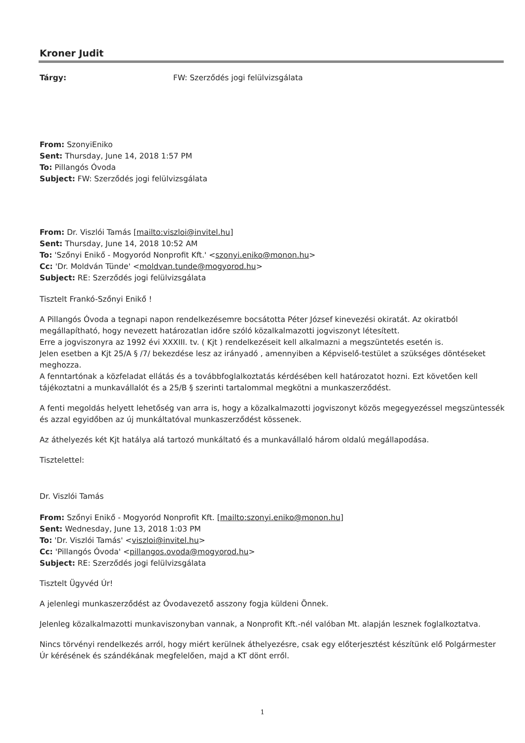Kroner Judit
Tárgy: FW: Szerződés jogi felülvizsgálata
From: SzonyiEniko
Sent: Thursday, June 14, 2018 1:57 PM
To: Pillangós Óvoda
Subject: FW: Szerződés jogi felülvizsgálata
From: Dr. Viszlói Tamás [mailto:viszloi@invitel.hu]
Sent: Thursday, June 14, 2018 10:52 AM
To: 'Szőnyi Enikő - Mogyoród Nonprofit Kft.' <szonyi.eniko@monon.hu>
Cc: 'Dr. Moldván Tünde' <moldvan.tunde@mogyorod.hu>
Subject: RE: Szerződés jogi felülvizsgálata
Tisztelt Frankó-Szőnyi Enikő !
A Pillangós Óvoda a tegnapi napon rendelkezésemre bocsátotta Péter József kinevezési okiratát. Az okiratból megállapítható, hogy nevezett határozatlan időre szóló közalkalmazotti jogviszonyt létesített.
Erre a jogviszonyra az 1992 évi XXXIII. tv. ( Kjt ) rendelkezéseit kell alkalmazni a megszüntetés esetén is.
Jelen esetben a Kjt 25/A § /7/ bekezdése lesz az irányadó , amennyiben a Képviselő-testület a szükséges döntéseket meghozza.
A fenntartónak a közfeladat ellátás és a továbbfoglalkoztatás kérdésében kell határozatot hozni. Ezt követően kell tájékoztatni a munkavállalót és a 25/B § szerinti tartalommal megkötni a munkaszerződést.
A fenti megoldás helyett lehetőség van arra is, hogy a közalkalmazotti jogviszonyt közös megegyezéssel megszüntessék és azzal egyidőben az új munkáltatóval munkaszerződést kössenek.
Az áthelyezés két Kjt hatálya alá tartozó munkáltató és a munkavállaló három oldalú megállapodása.
Tisztelettel:
Dr. Viszlói Tamás
From: Szőnyi Enikő - Mogyoród Nonprofit Kft. [mailto:szonyi.eniko@monon.hu]
Sent: Wednesday, June 13, 2018 1:03 PM
To: 'Dr. Viszlói Tamás' <viszloi@invitel.hu>
Cc: 'Pillangós Óvoda' <pillangos.ovoda@mogyorod.hu>
Subject: RE: Szerződés jogi felülvizsgálata
Tisztelt Ügyvéd Úr!
A jelenlegi munkaszerződést az Óvodavezető asszony fogja küldeni Önnek.
Jelenleg közalkalmazotti munkaviszonyban vannak, a Nonprofit Kft.-nél valóban Mt. alapján lesznek foglalkoztatva.
Nincs törvényi rendelkezés arról, hogy miért kerülnek áthelyezésre, csak egy előterjesztést készítünk elő Polgármester Úr kérésének és szándékának megfelelően, majd a KT dönt erről.
1